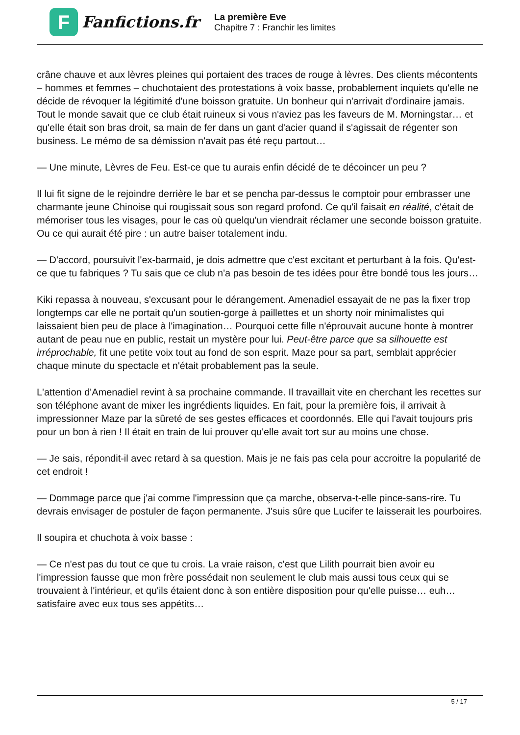F
Fanfictions.fr
La première Eve
Chapitre 7 : Franchir les limites
crâne chauve et aux lèvres pleines qui portaient des traces de rouge à lèvres. Des clients mécontents – hommes et femmes – chuchotaient des protestations à voix basse, probablement inquiets qu'elle ne décide de révoquer la légitimité d'une boisson gratuite. Un bonheur qui n'arrivait d'ordinaire jamais. Tout le monde savait que ce club était ruineux si vous n'aviez pas les faveurs de M. Morningstar… et qu'elle était son bras droit, sa main de fer dans un gant d'acier quand il s'agissait de régenter son business. Le mémo de sa démission n'avait pas été reçu partout…
— Une minute, Lèvres de Feu. Est-ce que tu aurais enfin décidé de te décoincer un peu ?
Il lui fit signe de le rejoindre derrière le bar et se pencha par-dessus le comptoir pour embrasser une charmante jeune Chinoise qui rougissait sous son regard profond. Ce qu'il faisait en réalité, c'était de mémoriser tous les visages, pour le cas où quelqu'un viendrait réclamer une seconde boisson gratuite. Ou ce qui aurait été pire : un autre baiser totalement indu.
— D'accord, poursuivit l'ex-barmaid, je dois admettre que c'est excitant et perturbant à la fois. Qu'est-ce que tu fabriques ? Tu sais que ce club n'a pas besoin de tes idées pour être bondé tous les jours…
Kiki repassa à nouveau, s'excusant pour le dérangement. Amenadiel essayait de ne pas la fixer trop longtemps car elle ne portait qu'un soutien-gorge à paillettes et un shorty noir minimalistes qui laissaient bien peu de place à l'imagination… Pourquoi cette fille n'éprouvait aucune honte à montrer autant de peau nue en public, restait un mystère pour lui. Peut-être parce que sa silhouette est irréprochable, fit une petite voix tout au fond de son esprit. Maze pour sa part, semblait apprécier chaque minute du spectacle et n'était probablement pas la seule.
L'attention d'Amenadiel revint à sa prochaine commande. Il travaillait vite en cherchant les recettes sur son téléphone avant de mixer les ingrédients liquides. En fait, pour la première fois, il arrivait à impressionner Maze par la sûreté de ses gestes efficaces et coordonnés. Elle qui l'avait toujours pris pour un bon à rien ! Il était en train de lui prouver qu'elle avait tort sur au moins une chose.
— Je sais, répondit-il avec retard à sa question. Mais je ne fais pas cela pour accroitre la popularité de cet endroit !
— Dommage parce que j'ai comme l'impression que ça marche, observa-t-elle pince-sans-rire. Tu devrais envisager de postuler de façon permanente. J'suis sûre que Lucifer te laisserait les pourboires.
Il soupira et chuchota à voix basse :
— Ce n'est pas du tout ce que tu crois. La vraie raison, c'est que Lilith pourrait bien avoir eu l'impression fausse que mon frère possédait non seulement le club mais aussi tous ceux qui se trouvaient à l'intérieur, et qu'ils étaient donc à son entière disposition pour qu'elle puisse… euh… satisfaire avec eux tous ses appétits…
5 / 17